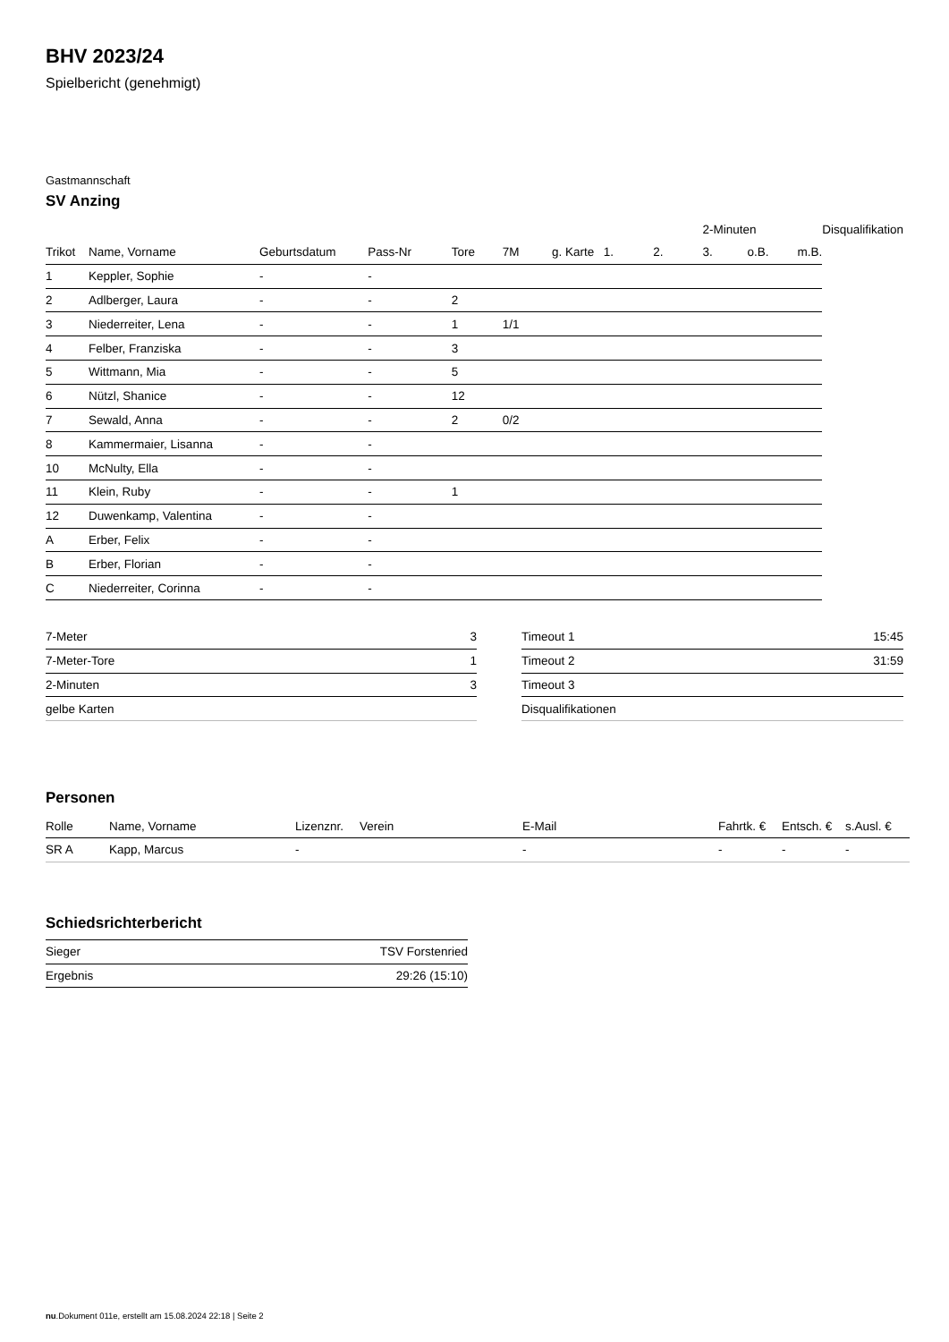BHV 2023/24
Spielbericht (genehmigt)
Gastmannschaft
SV Anzing
| | | | | | | | | | 2-Minuten | | | Disqualifikation |
| --- | --- | --- | --- | --- | --- | --- | --- | --- | --- | --- | --- | --- |
| Trikot | Name, Vorname | Geburtsdatum | Pass-Nr | Tore | 7M | g. Karte | 1. | 2. | 3. | o.B. | m.B. | |
| 1 | Keppler, Sophie | - | - | | | | | | | | | |
| 2 | Adlberger, Laura | - | - | 2 | | | | | | | | |
| 3 | Niederreiter, Lena | - | - | 1 | 1/1 | | | | | | | |
| 4 | Felber, Franziska | - | - | 3 | | | | | | | | |
| 5 | Wittmann, Mia | - | - | 5 | | | | | | | | |
| 6 | Nützl, Shanice | - | - | 12 | | | | | | | | |
| 7 | Sewald, Anna | - | - | 2 | 0/2 | | | | | | | |
| 8 | Kammermaier, Lisanna | - | - | | | | | | | | | |
| 10 | McNulty, Ella | - | - | | | | | | | | | |
| 11 | Klein, Ruby | - | - | 1 | | | | | | | | |
| 12 | Duwenkamp, Valentina | - | - | | | | | | | | | |
| A | Erber, Felix | - | - | | | | | | | | | |
| B | Erber, Florian | - | - | | | | | | | | | |
| C | Niederreiter, Corinna | - | - | | | | | | | | | |
| 7-Meter | 3 |
| 7-Meter-Tore | 1 |
| 2-Minuten | 3 |
| gelbe Karten | |
| Timeout 1 | 15:45 |
| Timeout 2 | 31:59 |
| Timeout 3 | |
| Disqualifikationen | |
Personen
| Rolle | Name, Vorname | Lizenznr. | Verein | E-Mail | Fahrtk. € | Entsch. € | s.Ausl. € |
| --- | --- | --- | --- | --- | --- | --- | --- |
| SR A | Kapp, Marcus | - | | - | - | - | - |
Schiedsrichterbericht
| Sieger | TSV Forstenried |
| Ergebnis | 29:26 (15:10) |
nu.Dokument 011e, erstellt am 15.08.2024 22:18 | Seite 2